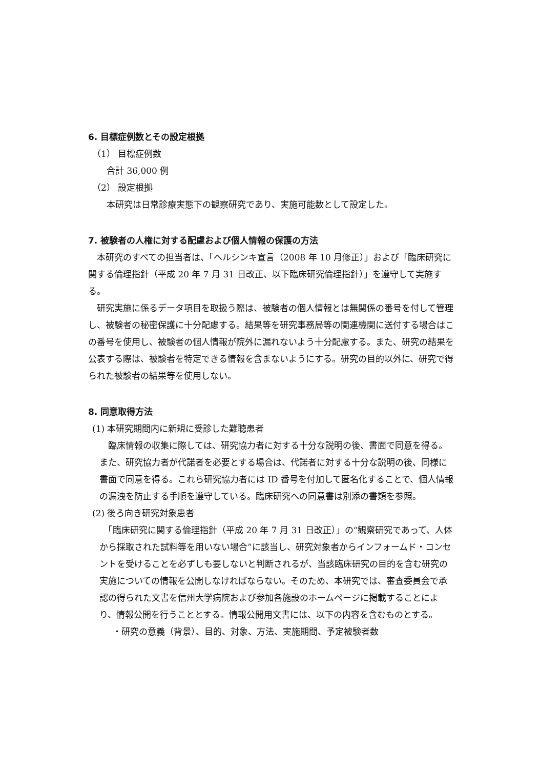6. 目標症例数とその設定根拠
（1） 目標症例数
合計 36,000 例
（2） 設定根拠
本研究は日常診療実態下の観察研究であり、実施可能数として設定した。
7. 被験者の人権に対する配慮および個人情報の保護の方法
　本研究のすべての担当者は、「ヘルシンキ宣言（2008 年 10 月修正）」および「臨床研究に関する倫理指針（平成 20 年 7 月 31 日改正、以下臨床研究倫理指針）」を遵守して実施する。
　研究実施に係るデータ項目を取扱う際は、被験者の個人情報とは無関係の番号を付して管理し、被験者の秘密保護に十分配慮する。結果等を研究事務局等の関連機関に送付する場合はこの番号を使用し、被験者の個人情報が院外に漏れないよう十分配慮する。また、研究の結果を公表する際は、被験者を特定できる情報を含まないようにする。研究の目的以外に、研究で得られた被験者の結果等を使用しない。
8. 同意取得方法
(1) 本研究期間内に新規に受診した難聴患者
　臨床情報の収集に際しては、研究協力者に対する十分な説明の後、書面で同意を得る。また、研究協力者が代諾者を必要とする場合は、代諾者に対する十分な説明の後、同様に書面で同意を得る。これら研究協力者には ID 番号を付加して匿名化することで、個人情報の漏洩を防止する手順を遵守している。臨床研究への同意書は別添の書類を参照。
(2) 後ろ向き研究対象患者
　「臨床研究に関する倫理指針（平成 20 年 7 月 31 日改正）」の“観察研究であって、人体から採取された試料等を用いない場合”に該当し、研究対象者からインフォームド・コンセントを受けることを必ずしも要しないと判断されるが、当該臨床研究の目的を含む研究の実施についての情報を公開しなければならない。そのため、本研究では、審査委員会で承認の得られた文書を信州大学病院および参加各施設のホームページに掲載することにより、情報公開を行うこととする。情報公開用文書には、以下の内容を含むものとする。
・研究の意義（背景）、目的、対象、方法、実施期間、予定被験者数